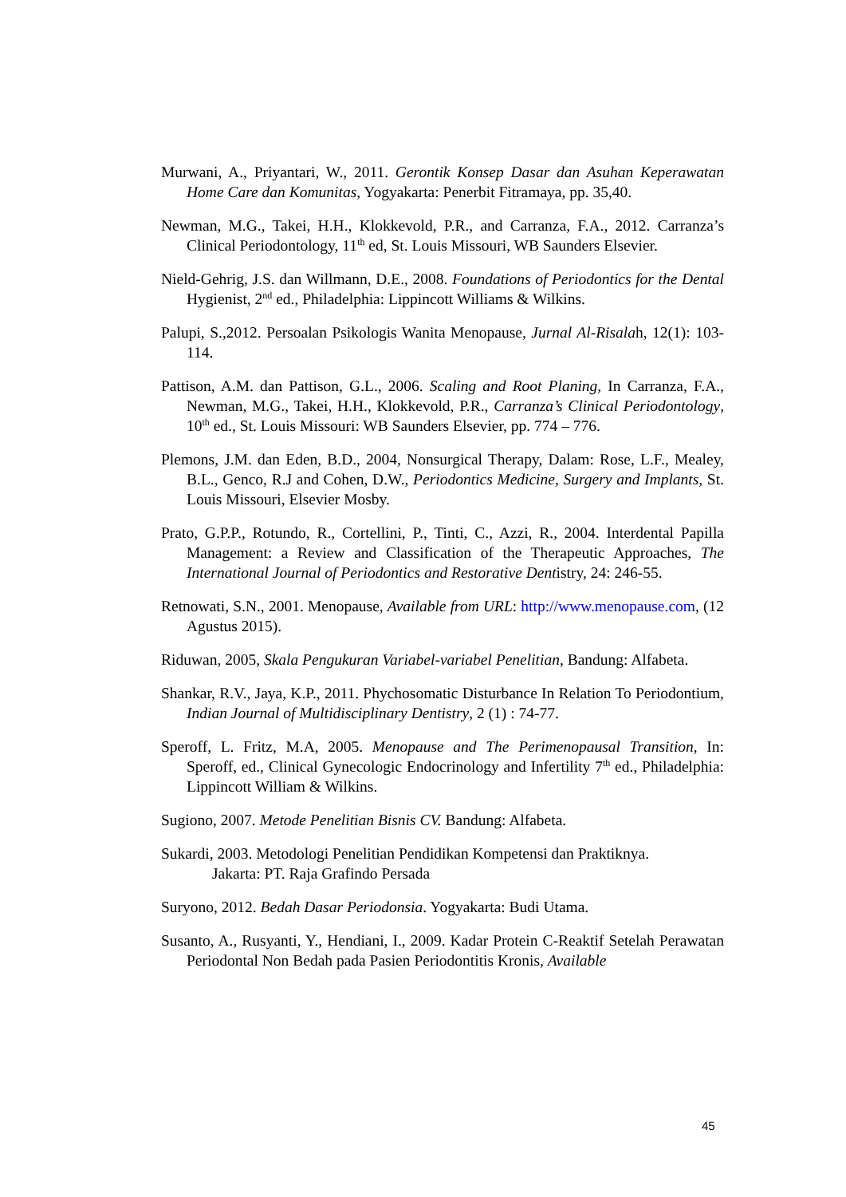Murwani, A., Priyantari, W., 2011. Gerontik Konsep Dasar dan Asuhan Keperawatan Home Care dan Komunitas, Yogyakarta: Penerbit Fitramaya, pp. 35,40.
Newman, M.G., Takei, H.H., Klokkevold, P.R., and Carranza, F.A., 2012. Carranza’s Clinical Periodontology, 11<sup>th</sup> ed, St. Louis Missouri, WB Saunders Elsevier.
Nield-Gehrig, J.S. dan Willmann, D.E., 2008. Foundations of Periodontics for the Dental Hygienist, 2<sup>nd</sup> ed., Philadelphia: Lippincott Williams & Wilkins.
Palupi, S.,2012. Persoalan Psikologis Wanita Menopause, Jurnal Al-Risalah, 12(1): 103-114.
Pattison, A.M. dan Pattison, G.L., 2006. Scaling and Root Planing, In Carranza, F.A., Newman, M.G., Takei, H.H., Klokkevold, P.R., Carranza’s Clinical Periodontology, 10<sup>th</sup> ed., St. Louis Missouri: WB Saunders Elsevier, pp. 774 – 776.
Plemons, J.M. dan Eden, B.D., 2004, Nonsurgical Therapy, Dalam: Rose, L.F., Mealey, B.L., Genco, R.J and Cohen, D.W., Periodontics Medicine, Surgery and Implants, St. Louis Missouri, Elsevier Mosby.
Prato, G.P.P., Rotundo, R., Cortellini, P., Tinti, C., Azzi, R., 2004. Interdental Papilla Management: a Review and Classification of the Therapeutic Approaches, The International Journal of Periodontics and Restorative Dentistry, 24: 246-55.
Retnowati, S.N., 2001. Menopause, Available from URL: http://www.menopause.com, (12 Agustus 2015).
Riduwan, 2005, Skala Pengukuran Variabel-variabel Penelitian, Bandung: Alfabeta.
Shankar, R.V., Jaya, K.P., 2011. Phychosomatic Disturbance In Relation To Periodontium, Indian Journal of Multidisciplinary Dentistry, 2 (1) : 74-77.
Speroff, L. Fritz, M.A, 2005. Menopause and The Perimenopausal Transition, In: Speroff, ed., Clinical Gynecologic Endocrinology and Infertility 7<sup>th</sup> ed., Philadelphia: Lippincott William & Wilkins.
Sugiono, 2007. Metode Penelitian Bisnis CV. Bandung: Alfabeta.
Sukardi, 2003. Metodologi Penelitian Pendidikan Kompetensi dan Praktiknya.
Jakarta: PT. Raja Grafindo Persada
Suryono, 2012. Bedah Dasar Periodonsia. Yogyakarta: Budi Utama.
Susanto, A., Rusyanti, Y., Hendiani, I., 2009. Kadar Protein C-Reaktif Setelah Perawatan Periodontal Non Bedah pada Pasien Periodontitis Kronis, Available
45